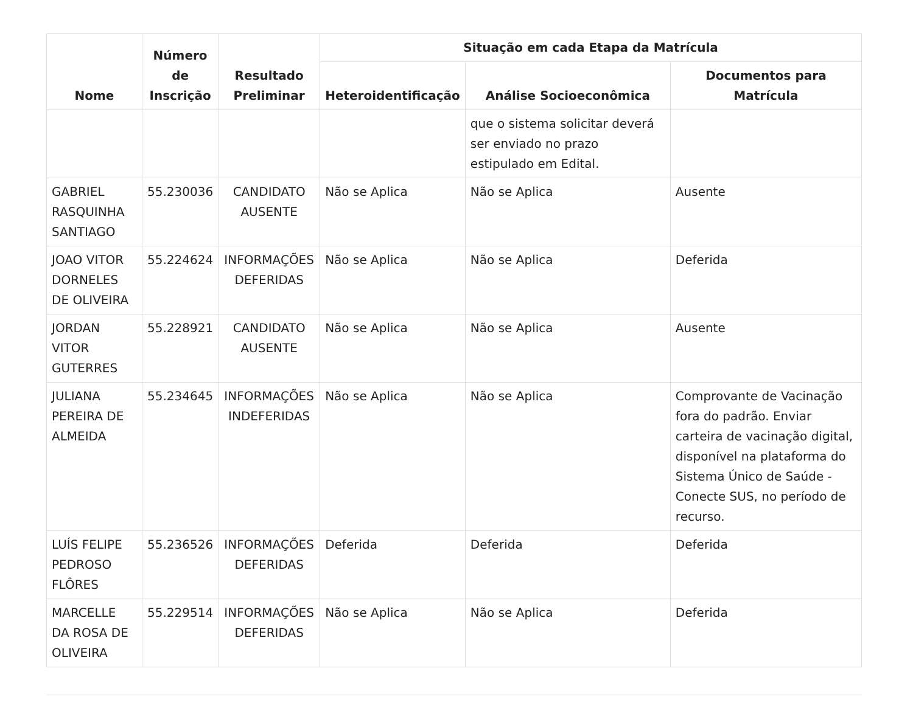| Nome | Número de Inscrição | Resultado Preliminar | Situação em cada Etapa da Matrícula | | |
| --- | --- | --- | --- | --- | --- |
| | | | Heteroidentificação | Análise Socioeconômica | Documentos para Matrícula |
| | | | | que o sistema solicitar deverá ser enviado no prazo estipulado em Edital. | |
| GABRIEL RASQUINHA SANTIAGO | 55.230036 | CANDIDATO AUSENTE | Não se Aplica | Não se Aplica | Ausente |
| JOAO VITOR DORNELES DE OLIVEIRA | 55.224624 | INFORMAÇÕES DEFERIDAS | Não se Aplica | Não se Aplica | Deferida |
| JORDAN VITOR GUTERRES | 55.228921 | CANDIDATO AUSENTE | Não se Aplica | Não se Aplica | Ausente |
| JULIANA PEREIRA DE ALMEIDA | 55.234645 | INFORMAÇÕES INDEFERIDAS | Não se Aplica | Não se Aplica | Comprovante de Vacinação fora do padrão. Enviar carteira de vacinação digital, disponível na plataforma do Sistema Único de Saúde - Conecte SUS, no período de recurso. |
| LUÍS FELIPE PEDROSO FLÔRES | 55.236526 | INFORMAÇÕES DEFERIDAS | Deferida | Deferida | Deferida |
| MARCELLE DA ROSA DE OLIVEIRA | 55.229514 | INFORMAÇÕES DEFERIDAS | Não se Aplica | Não se Aplica | Deferida |